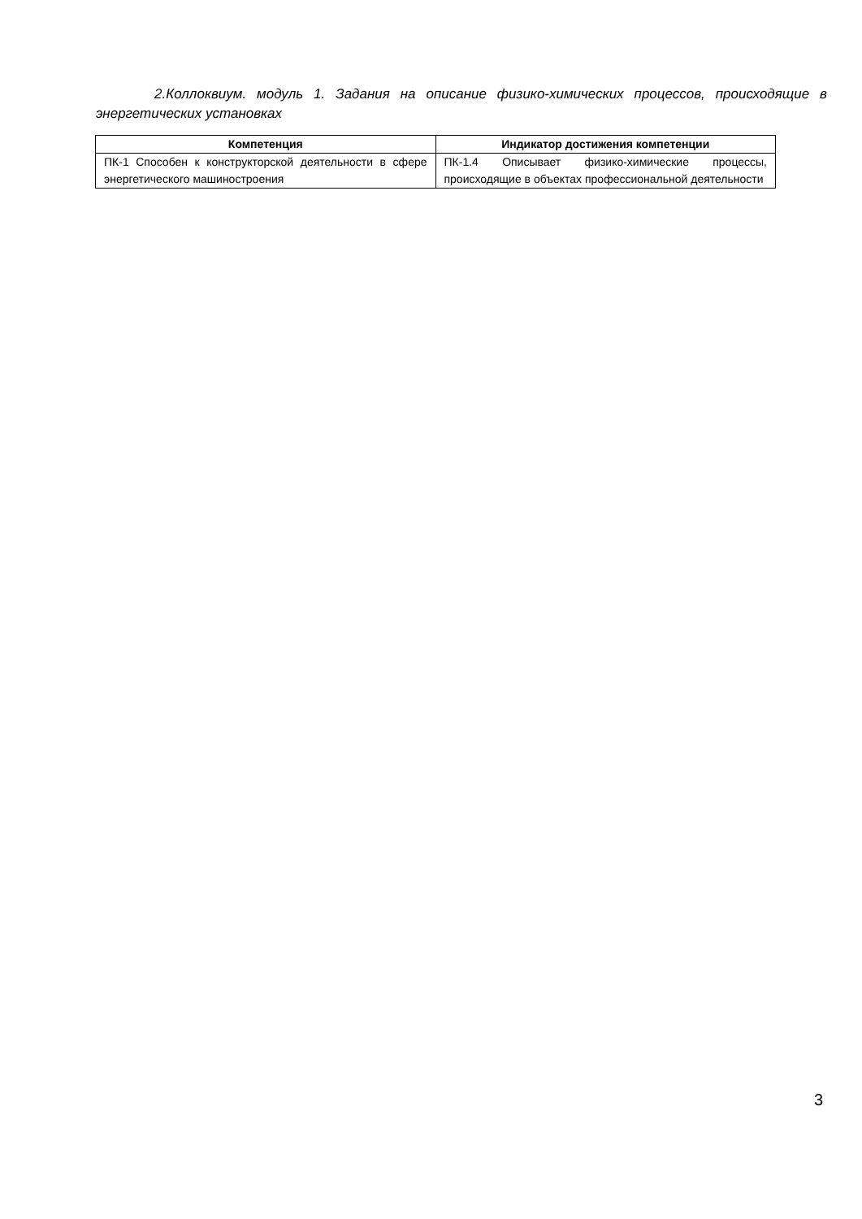2.Коллоквиум. модуль 1. Задания на описание физико-химических процессов, происходящие в энергетических установках
| Компетенция | Индикатор достижения компетенции |
| --- | --- |
| ПК-1 Способен к конструкторской деятельности в сфере энергетического машиностроения | ПК-1.4 Описывает физико-химические процессы, происходящие в объектах профессиональной деятельности |
3